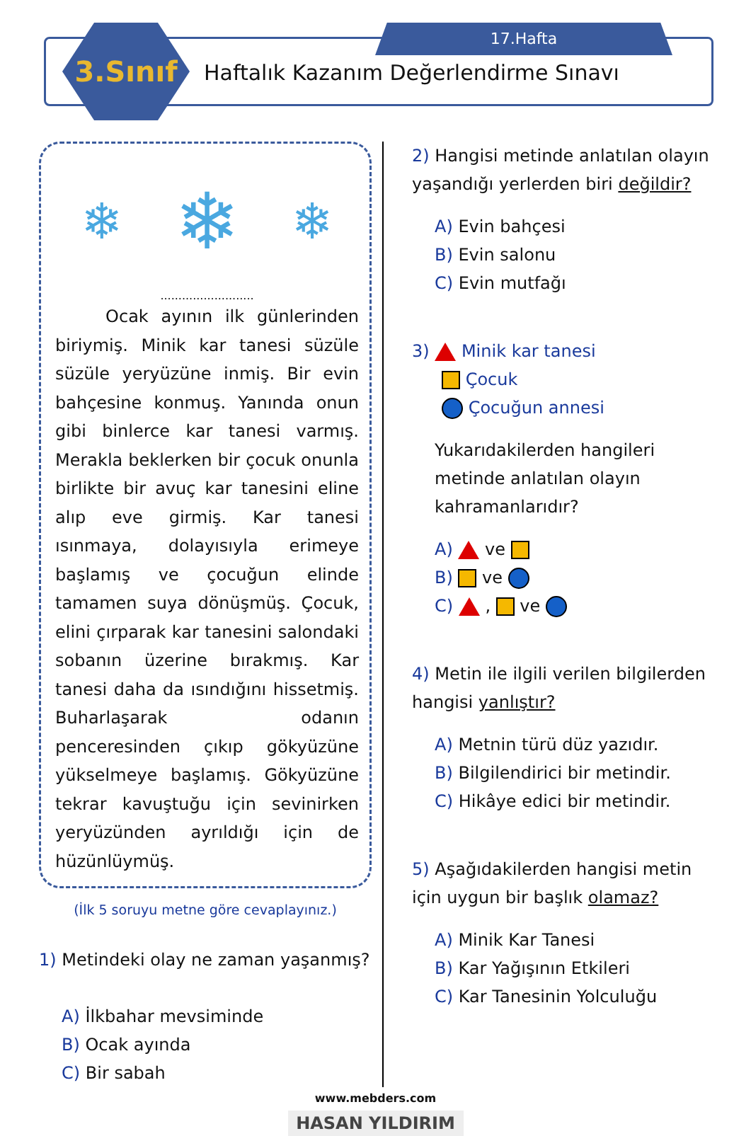3.Sınıf 17.Hafta
Haftalık Kazanım Değerlendirme Sınavı
❄ ❄ ❄
..........................
Ocak ayının ilk günlerinden biriymiş. Minik kar tanesi süzüle süzüle yeryüzüne inmiş. Bir evin bahçesine konmuş. Yanında onun gibi binlerce kar tanesi varmış. Merakla beklerken bir çocuk onunla birlikte bir avuç kar tanesini eline alıp eve girmiş. Kar tanesi ısınmaya, dolayısıyla erimeye başlamış ve çocuğun elinde tamamen suya dönüşmüş. Çocuk, elini çırparak kar tanesini salondaki sobanın üzerine bırakmış. Kar tanesi daha da ısındığını hissetmiş. Buharlaşarak odanın penceresinden çıkıp gökyüzüne yükselmeye başlamış. Gökyüzüne tekrar kavuştuğu için sevinirken yeryüzünden ayrıldığı için de hüzünlüymüş.
(İlk 5 soruyu metne göre cevaplayınız.)
1) Metindeki olay ne zaman yaşanmış?
A) İlkbahar mevsiminde
B) Ocak ayında
C) Bir sabah
2) Hangisi metinde anlatılan olayın yaşandığı yerlerden biri değildir?
A) Evin bahçesi
B) Evin salonu
C) Evin mutfağı
3) Minik kar tanesi
Çocuk
Çocuğun annesi
Yukarıdakilerden hangileri metinde anlatılan olayın kahramanlarıdır?
A) ve
B) ve
C) , ve
4) Metin ile ilgili verilen bilgilerden hangisi yanlıştır?
A) Metnin türü düz yazıdır.
B) Bilgilendirici bir metindir.
C) Hikâye edici bir metindir.
5) Aşağıdakilerden hangisi metin için uygun bir başlık olamaz?
A) Minik Kar Tanesi
B) Kar Yağışının Etkileri
C) Kar Tanesinin Yolculuğu
www.mebders.com
HASAN YILDIRIM